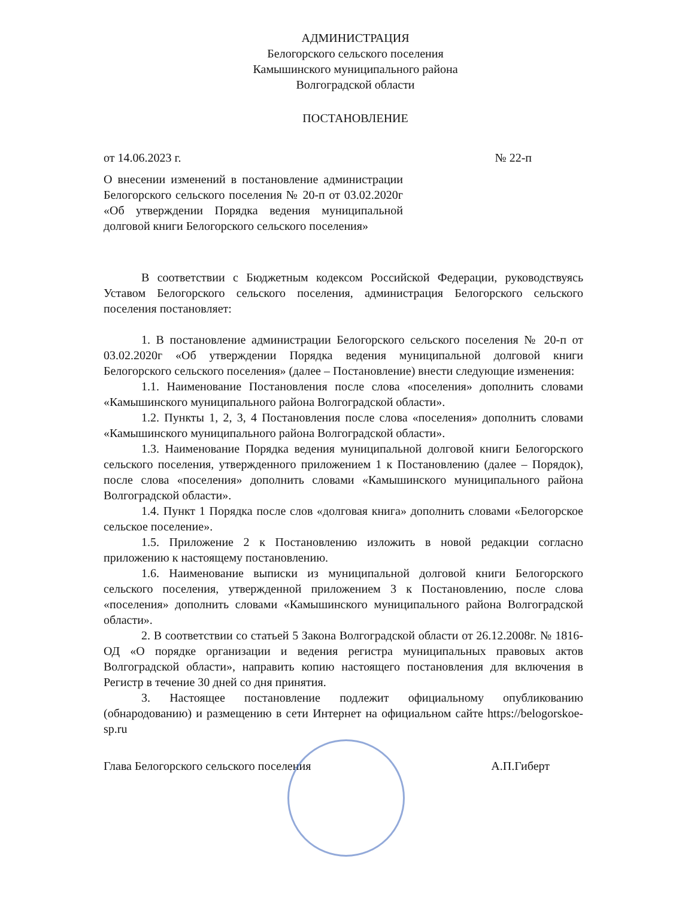АДМИНИСТРАЦИЯ
Белогорского сельского поселения
Камышинского муниципального района
Волгоградской области
ПОСТАНОВЛЕНИЕ
от 14.06.2023 г. № 22-п
О внесении изменений в постановление администрации Белогорского сельского поселения № 20-п от 03.02.2020г «Об утверждении Порядка ведения муниципальной долговой книги Белогорского сельского поселения»
В соответствии с Бюджетным кодексом Российской Федерации, руководствуясь Уставом Белогорского сельского поселения, администрация Белогорского сельского поселения постановляет:
1. В постановление администрации Белогорского сельского поселения № 20-п от 03.02.2020г «Об утверждении Порядка ведения муниципальной долговой книги Белогорского сельского поселения» (далее – Постановление) внести следующие изменения:
1.1. Наименование Постановления после слова «поселения» дополнить словами «Камышинского муниципального района Волгоградской области».
1.2. Пункты 1, 2, 3, 4 Постановления после слова «поселения» дополнить словами «Камышинского муниципального района Волгоградской области».
1.3. Наименование Порядка ведения муниципальной долговой книги Белогорского сельского поселения, утвержденного приложением 1 к Постановлению (далее – Порядок), после слова «поселения» дополнить словами «Камышинского муниципального района Волгоградской области».
1.4. Пункт 1 Порядка после слов «долговая книга» дополнить словами «Белогорское сельское поселение».
1.5. Приложение 2 к Постановлению изложить в новой редакции согласно приложению к настоящему постановлению.
1.6. Наименование выписки из муниципальной долговой книги Белогорского сельского поселения, утвержденной приложением 3 к Постановлению, после слова «поселения» дополнить словами «Камышинского муниципального района Волгоградской области».
2. В соответствии со статьей 5 Закона Волгоградской области от 26.12.2008г. № 1816-ОД «О порядке организации и ведения регистра муниципальных правовых актов Волгоградской области», направить копию настоящего постановления для включения в Регистр в течение 30 дней со дня принятия.
3. Настоящее постановление подлежит официальному опубликованию (обнародованию) и размещению в сети Интернет на официальном сайте https://belogorskoe-sp.ru
Глава Белогорского сельского поселения А.П.Гиберт